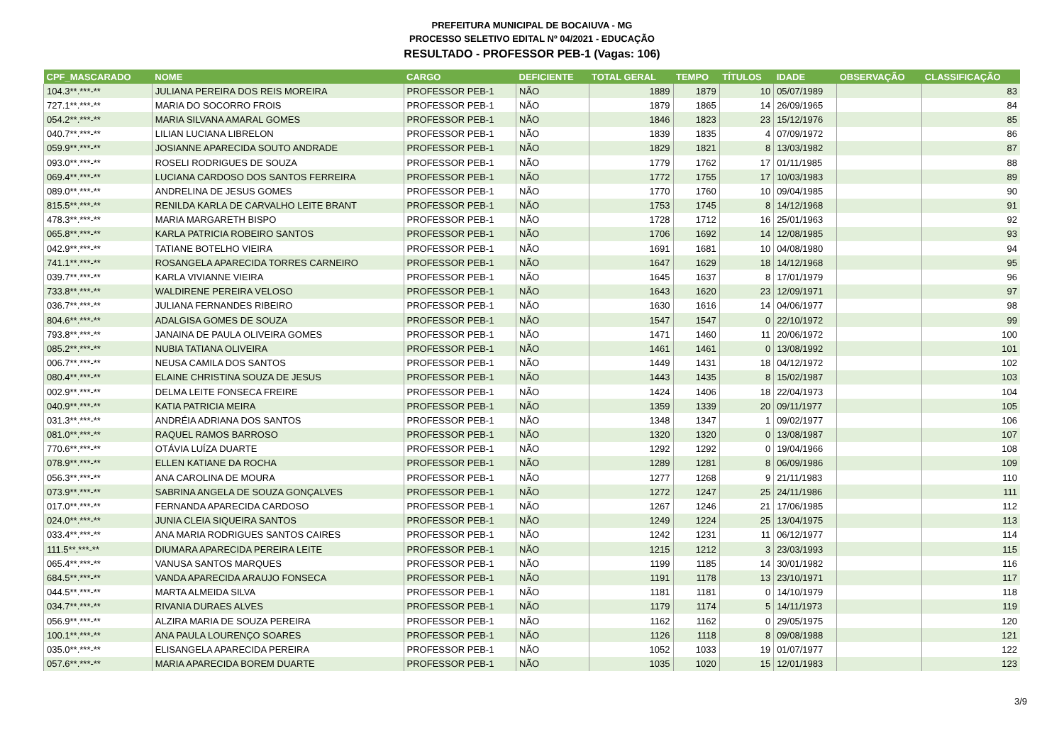PREFEITURA MUNICIPAL DE BOCAIUVA - MG
PROCESSO SELETIVO EDITAL Nº 04/2021 - EDUCAÇÃO
RESULTADO - PROFESSOR PEB-1 (Vagas: 106)
| CPF_MASCARADO | NOME | CARGO | DEFICIENTE | TOTAL GERAL | TEMPO | TÍTULOS | IDADE | OBSERVAÇÃO | CLASSIFICAÇÃO |
| --- | --- | --- | --- | --- | --- | --- | --- | --- | --- |
| 104.3**.***-** | JULIANA PEREIRA DOS REIS MOREIRA | PROFESSOR PEB-1 | NÃO | 1889 | 1879 | 10 | 05/07/1989 | | 83 |
| 727.1**.***-** | MARIA DO SOCORRO FROIS | PROFESSOR PEB-1 | NÃO | 1879 | 1865 | 14 | 26/09/1965 | | 84 |
| 054.2**.***-** | MARIA SILVANA AMARAL GOMES | PROFESSOR PEB-1 | NÃO | 1846 | 1823 | 23 | 15/12/1976 | | 85 |
| 040.7**.***-** | LILIAN LUCIANA LIBRELON | PROFESSOR PEB-1 | NÃO | 1839 | 1835 | 4 | 07/09/1972 | | 86 |
| 059.9**.***-** | JOSIANNE APARECIDA SOUTO ANDRADE | PROFESSOR PEB-1 | NÃO | 1829 | 1821 | 8 | 13/03/1982 | | 87 |
| 093.0**.***-** | ROSELI RODRIGUES DE SOUZA | PROFESSOR PEB-1 | NÃO | 1779 | 1762 | 17 | 01/11/1985 | | 88 |
| 069.4**.***-** | LUCIANA CARDOSO DOS SANTOS FERREIRA | PROFESSOR PEB-1 | NÃO | 1772 | 1755 | 17 | 10/03/1983 | | 89 |
| 089.0**.***-** | ANDRELINA DE JESUS GOMES | PROFESSOR PEB-1 | NÃO | 1770 | 1760 | 10 | 09/04/1985 | | 90 |
| 815.5**.***-** | RENILDA KARLA DE CARVALHO LEITE BRANT | PROFESSOR PEB-1 | NÃO | 1753 | 1745 | 8 | 14/12/1968 | | 91 |
| 478.3**.***-** | MARIA MARGARETH BISPO | PROFESSOR PEB-1 | NÃO | 1728 | 1712 | 16 | 25/01/1963 | | 92 |
| 065.8**.***-** | KARLA PATRICIA ROBEIRO SANTOS | PROFESSOR PEB-1 | NÃO | 1706 | 1692 | 14 | 12/08/1985 | | 93 |
| 042.9**.***-** | TATIANE BOTELHO VIEIRA | PROFESSOR PEB-1 | NÃO | 1691 | 1681 | 10 | 04/08/1980 | | 94 |
| 741.1**.***-** | ROSANGELA APARECIDA TORRES CARNEIRO | PROFESSOR PEB-1 | NÃO | 1647 | 1629 | 18 | 14/12/1968 | | 95 |
| 039.7**.***-** | KARLA VIVIANNE VIEIRA | PROFESSOR PEB-1 | NÃO | 1645 | 1637 | 8 | 17/01/1979 | | 96 |
| 733.8**.***-** | WALDIRENE PEREIRA VELOSO | PROFESSOR PEB-1 | NÃO | 1643 | 1620 | 23 | 12/09/1971 | | 97 |
| 036.7**.***-** | JULIANA FERNANDES RIBEIRO | PROFESSOR PEB-1 | NÃO | 1630 | 1616 | 14 | 04/06/1977 | | 98 |
| 804.6**.***-** | ADALGISA GOMES DE SOUZA | PROFESSOR PEB-1 | NÃO | 1547 | 1547 | 0 | 22/10/1972 | | 99 |
| 793.8**.***-** | JANAINA DE PAULA OLIVEIRA GOMES | PROFESSOR PEB-1 | NÃO | 1471 | 1460 | 11 | 20/06/1972 | | 100 |
| 085.2**.***-** | NUBIA TATIANA OLIVEIRA | PROFESSOR PEB-1 | NÃO | 1461 | 1461 | 0 | 13/08/1992 | | 101 |
| 006.7**.***-** | NEUSA CAMILA DOS SANTOS | PROFESSOR PEB-1 | NÃO | 1449 | 1431 | 18 | 04/12/1972 | | 102 |
| 080.4**.***-** | ELAINE CHRISTINA SOUZA DE JESUS | PROFESSOR PEB-1 | NÃO | 1443 | 1435 | 8 | 15/02/1987 | | 103 |
| 002.9**.***-** | DELMA LEITE FONSECA FREIRE | PROFESSOR PEB-1 | NÃO | 1424 | 1406 | 18 | 22/04/1973 | | 104 |
| 040.9**.***-** | KATIA PATRICIA MEIRA | PROFESSOR PEB-1 | NÃO | 1359 | 1339 | 20 | 09/11/1977 | | 105 |
| 031.3**.***-** | ANDRÉIA ADRIANA DOS SANTOS | PROFESSOR PEB-1 | NÃO | 1348 | 1347 | 1 | 09/02/1977 | | 106 |
| 081.0**.***-** | RAQUEL RAMOS BARROSO | PROFESSOR PEB-1 | NÃO | 1320 | 1320 | 0 | 13/08/1987 | | 107 |
| 770.6**.***-** | OTÁVIA LUÍZA DUARTE | PROFESSOR PEB-1 | NÃO | 1292 | 1292 | 0 | 19/04/1966 | | 108 |
| 078.9**.***-** | ELLEN KATIANE DA ROCHA | PROFESSOR PEB-1 | NÃO | 1289 | 1281 | 8 | 06/09/1986 | | 109 |
| 056.3**.***-** | ANA CAROLINA DE MOURA | PROFESSOR PEB-1 | NÃO | 1277 | 1268 | 9 | 21/11/1983 | | 110 |
| 073.9**.***-** | SABRINA ANGELA DE SOUZA GONÇALVES | PROFESSOR PEB-1 | NÃO | 1272 | 1247 | 25 | 24/11/1986 | | 111 |
| 017.0**.***-** | FERNANDA APARECIDA CARDOSO | PROFESSOR PEB-1 | NÃO | 1267 | 1246 | 21 | 17/06/1985 | | 112 |
| 024.0**.***-** | JUNIA CLEIA SIQUEIRA SANTOS | PROFESSOR PEB-1 | NÃO | 1249 | 1224 | 25 | 13/04/1975 | | 113 |
| 033.4**.***-** | ANA MARIA RODRIGUES SANTOS CAIRES | PROFESSOR PEB-1 | NÃO | 1242 | 1231 | 11 | 06/12/1977 | | 114 |
| 111.5**.***-** | DIUMARA APARECIDA PEREIRA LEITE | PROFESSOR PEB-1 | NÃO | 1215 | 1212 | 3 | 23/03/1993 | | 115 |
| 065.4**.***-** | VANUSA SANTOS MARQUES | PROFESSOR PEB-1 | NÃO | 1199 | 1185 | 14 | 30/01/1982 | | 116 |
| 684.5**.***-** | VANDA APARECIDA ARAUJO FONSECA | PROFESSOR PEB-1 | NÃO | 1191 | 1178 | 13 | 23/10/1971 | | 117 |
| 044.5**.***-** | MARTA ALMEIDA SILVA | PROFESSOR PEB-1 | NÃO | 1181 | 1181 | 0 | 14/10/1979 | | 118 |
| 034.7**.***-** | RIVANIA DURAES ALVES | PROFESSOR PEB-1 | NÃO | 1179 | 1174 | 5 | 14/11/1973 | | 119 |
| 056.9**.***-** | ALZIRA MARIA DE SOUZA PEREIRA | PROFESSOR PEB-1 | NÃO | 1162 | 1162 | 0 | 29/05/1975 | | 120 |
| 100.1**.***-** | ANA PAULA LOURENÇO SOARES | PROFESSOR PEB-1 | NÃO | 1126 | 1118 | 8 | 09/08/1988 | | 121 |
| 035.0**.***-** | ELISANGELA APARECIDA PEREIRA | PROFESSOR PEB-1 | NÃO | 1052 | 1033 | 19 | 01/07/1977 | | 122 |
| 057.6**.***-** | MARIA APARECIDA BOREM DUARTE | PROFESSOR PEB-1 | NÃO | 1035 | 1020 | 15 | 12/01/1983 | | 123 |
3/9